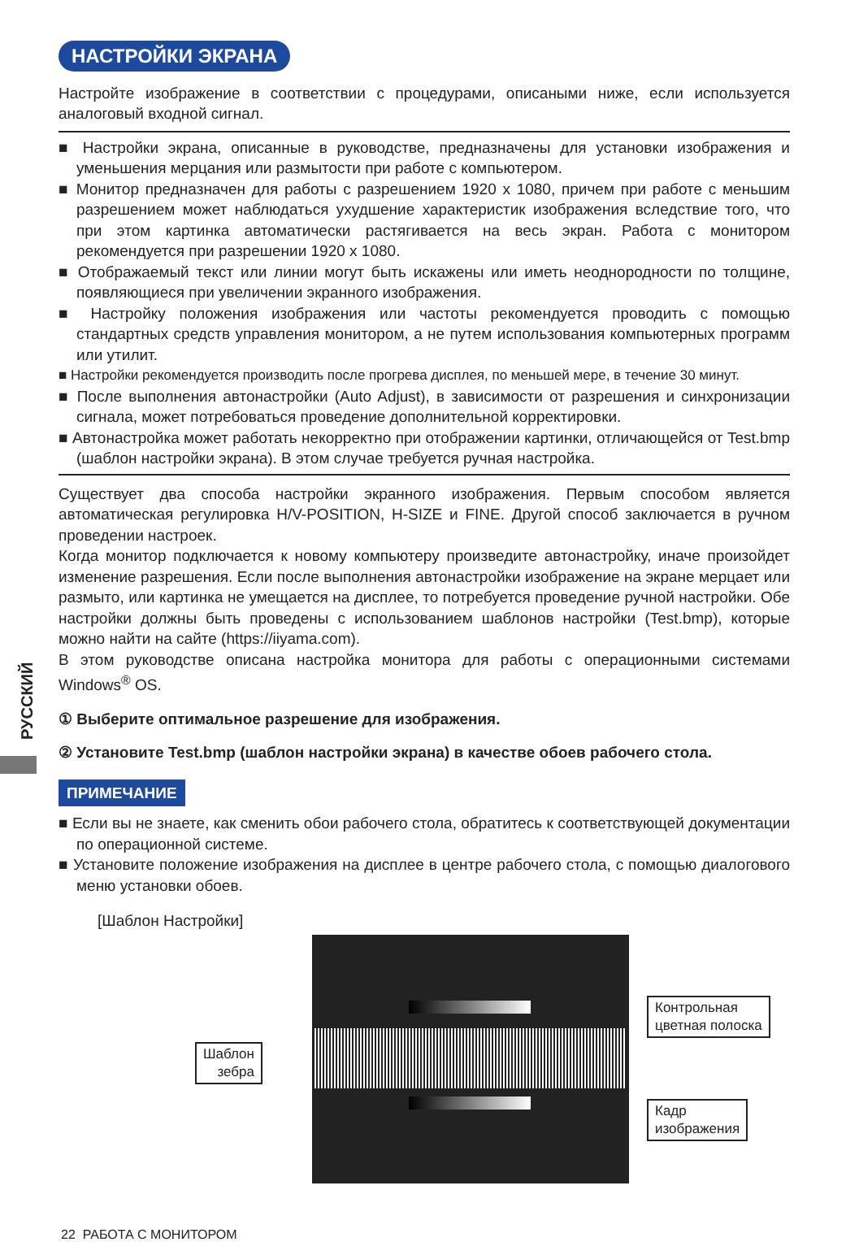РУССКИЙ
НАСТРОЙКИ ЭКРАНА
Настройте изображение в соответствии с процедурами, описаными ниже, если используется аналоговый входной сигнал.
■ Настройки экрана, описанные в руководстве, предназначены для установки изображения и уменьшения мерцания или размытости при работе с компьютером.
■ Монитор предназначен для работы с разрешением 1920 x 1080, причем при работе с меньшим разрешением может наблюдаться ухудшение характеристик изображения вследствие того, что при этом картинка автоматически растягивается на весь экран. Работа с монитором рекомендуется при разрешении 1920 x 1080.
■ Отображаемый текст или линии могут быть искажены или иметь неоднородности по толщине, появляющиеся при увеличении экранного изображения.
■ Настройку положения изображения или частоты рекомендуется проводить с помощью стандартных средств управления монитором, а не путем использования компьютерных программ или утилит.
■ Настройки рекомендуется производить после прогрева дисплея, по меньшей мере, в течение 30 минут.
■ После выполнения автонастройки (Auto Adjust), в зависимости от разрешения и синхронизации сигнала, может потребоваться проведение дополнительной корректировки.
■ Автонастройка может работать некорректно при отображении картинки, отличающейся от Test.bmp (шаблон настройки экрана). В этом случае требуется ручная настройка.
Существует два способа настройки экранного изображения. Первым способом является автоматическая регулировка H/V-POSITION, H-SIZE и FINE. Другой способ заключается в ручном проведении настроек.
Когда монитор подключается к новому компьютеру произведите автонастройку, иначе произойдет изменение разрешения. Если после выполнения автонастройки изображение на экране мерцает или размыто, или картинка не умещается на дисплее, то потребуется проведение ручной настройки. Обе настройки должны быть проведены с использованием шаблонов настройки (Test.bmp), которые можно найти на сайте (https://iiyama.com).
В этом руководстве описана настройка монитора для работы с операционными системами Windows<sup>®</sup> OS.
① Выберите оптимальное разрешение для изображения.
② Установите Test.bmp (шаблон настройки экрана) в качестве обоев рабочего стола.
ПРИМЕЧАНИЕ
■ Если вы не знаете, как сменить обои рабочего стола, обратитесь к соответствующей документации по операционной системе.
■ Установите положение изображения на дисплее в центре рабочего стола, с помощью диалогового меню установки обоев.
[Шаблон Настройки]
Шаблон
зебра
Контрольная
цветная полоска
Кадр
изображения
22 РАБОТА С МОНИТОРОМ